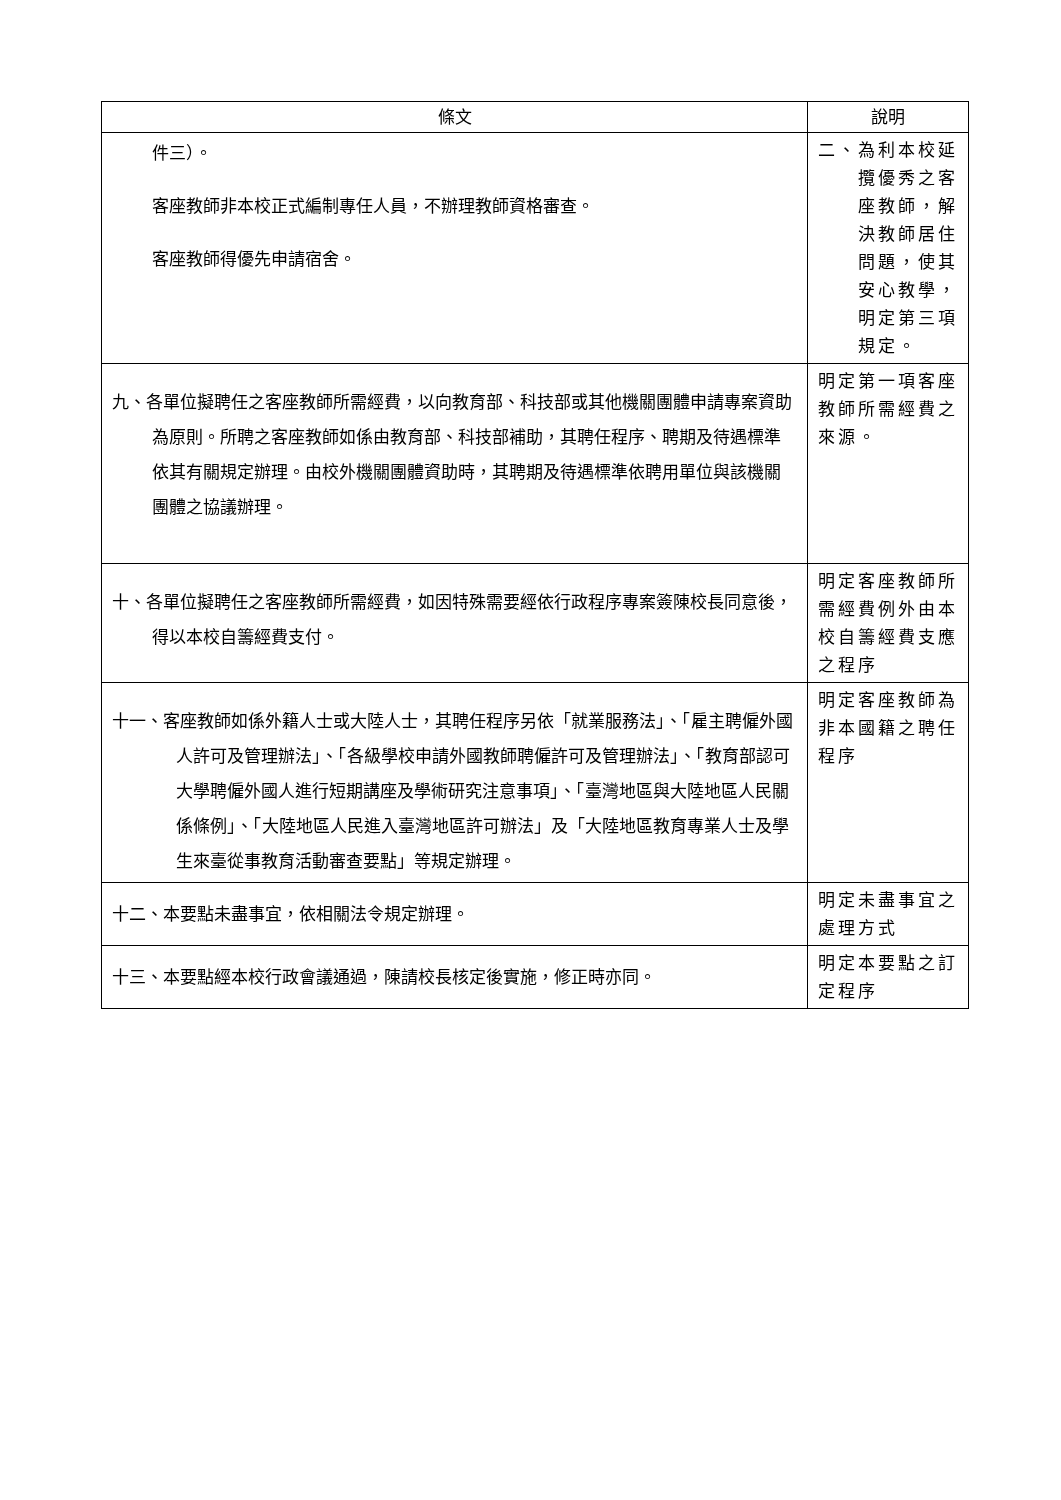| 條文 | 說明 |
| --- | --- |
| 件三）。 客座教師非本校正式編制專任人員，不辦理教師資格審查。 客座教師得優先申請宿舍。 | 二、為利本校延攬優秀之客座教師，解決教師居住問題，使其安心教學，明定第三項規定。 |
| 九、各單位擬聘任之客座教師所需經費，以向教育部、科技部或其他機關團體申請專案資助為原則。所聘之客座教師如係由教育部、科技部補助，其聘任程序、聘期及待遇標準依其有關規定辦理。由校外機關團體資助時，其聘期及待遇標準依聘用單位與該機關團體之協議辦理。 | 明定第一項客座教師所需經費之來源。 |
| 十、各單位擬聘任之客座教師所需經費，如因特殊需要經依行政程序專案簽陳校長同意後，得以本校自籌經費支付。 | 明定客座教師所需經費例外由本校自籌經費支應之程序 |
| 十一、客座教師如係外籍人士或大陸人士，其聘任程序另依「就業服務法」、「雇主聘僱外國人許可及管理辦法」、「各級學校申請外國教師聘僱許可及管理辦法」、「教育部認可大學聘僱外國人進行短期講座及學術研究注意事項」、「臺灣地區與大陸地區人民關係條例」、「大陸地區人民進入臺灣地區許可辦法」及「大陸地區教育專業人士及學生來臺從事教育活動審查要點」等規定辦理。 | 明定客座教師為非本國籍之聘任程序 |
| 十二、本要點未盡事宜，依相關法令規定辦理。 | 明定未盡事宜之處理方式 |
| 十三、本要點經本校行政會議通過，陳請校長核定後實施，修正時亦同。 | 明定本要點之訂定程序 |